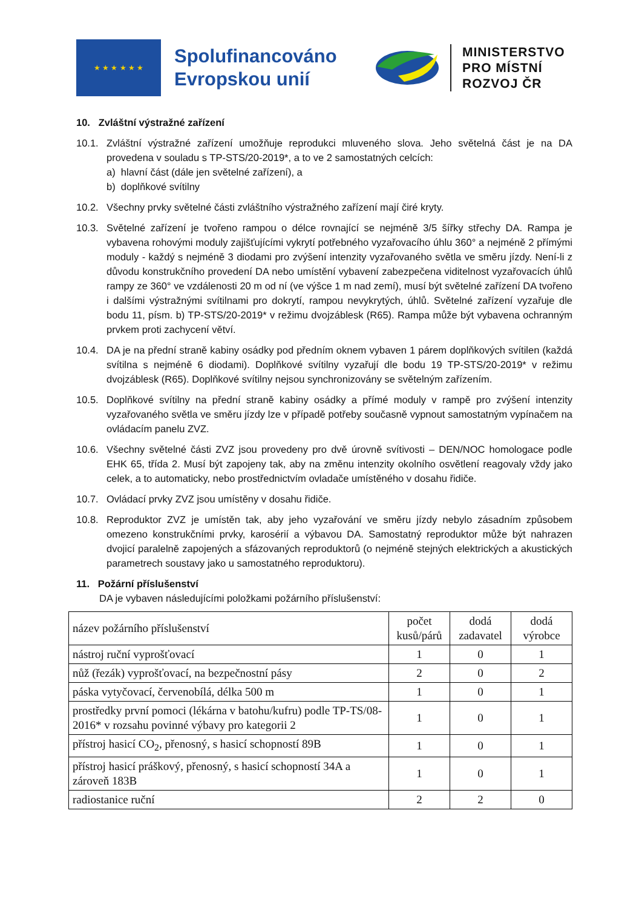★ ★ ★ ★ ★ ★
Spolufinancováno Evropskou unií
MINISTERSTVO
PRO MÍSTNÍ
ROZVOJ ČR
10. Zvláštní výstražné zařízení
10.1. Zvláštní výstražné zařízení umožňuje reprodukci mluveného slova. Jeho světelná část je na DA provedena v souladu s TP-STS/20-2019*, a to ve 2 samostatných celcích:
a) hlavní část (dále jen světelné zařízení), a
b) doplňkové svítilny
10.2. Všechny prvky světelné části zvláštního výstražného zařízení mají čiré kryty.
10.3. Světelné zařízení je tvořeno rampou o délce rovnající se nejméně 3/5 šířky střechy DA. Rampa je vybavena rohovými moduly zajišťujícími vykrytí potřebného vyzařovacího úhlu 360° a nejméně 2 přímými moduly - každý s nejméně 3 diodami pro zvýšení intenzity vyzařovaného světla ve směru jízdy. Není-li z důvodu konstrukčního provedení DA nebo umístění vybavení zabezpečena viditelnost vyzařovacích úhlů rampy ze 360° ve vzdálenosti 20 m od ní (ve výšce 1 m nad zemí), musí být světelné zařízení DA tvořeno i dalšími výstražnými svítilnami pro dokrytí, rampou nevykrytých, úhlů. Světelné zařízení vyzařuje dle bodu 11, písm. b) TP-STS/20-2019* v režimu dvojzáblesk (R65). Rampa může být vybavena ochranným prvkem proti zachycení větví.
10.4. DA je na přední straně kabiny osádky pod předním oknem vybaven 1 párem doplňkových svítilen (každá svítilna s nejméně 6 diodami). Doplňkové svítilny vyzařují dle bodu 19 TP-STS/20-2019* v režimu dvojzáblesk (R65). Doplňkové svítilny nejsou synchronizovány se světelným zařízením.
10.5. Doplňkové svítilny na přední straně kabiny osádky a přímé moduly v rampě pro zvýšení intenzity vyzařovaného světla ve směru jízdy lze v případě potřeby současně vypnout samostatným vypínačem na ovládacím panelu ZVZ.
10.6. Všechny světelné části ZVZ jsou provedeny pro dvě úrovně svítivosti – DEN/NOC homologace podle EHK 65, třída 2. Musí být zapojeny tak, aby na změnu intenzity okolního osvětlení reagovaly vždy jako celek, a to automaticky, nebo prostřednictvím ovladače umístěného v dosahu řidiče.
10.7. Ovládací prvky ZVZ jsou umístěny v dosahu řidiče.
10.8. Reproduktor ZVZ je umístěn tak, aby jeho vyzařování ve směru jízdy nebylo zásadním způsobem omezeno konstrukčními prvky, karosérií a výbavou DA. Samostatný reproduktor může být nahrazen dvojicí paralelně zapojených a sfázovaných reproduktorů (o nejméně stejných elektrických a akustických parametrech soustavy jako u samostatného reproduktoru).
11. Požární příslušenství
DA je vybaven následujícími položkami požárního příslušenství:
| název požárního příslušenství | počet kusů/párů | dodá zadavatel | dodá výrobce |
| --- | --- | --- | --- |
| nástroj ruční vyprošťovací | 1 | 0 | 1 |
| nůž (řezák) vyprošťovací, na bezpečnostní pásy | 2 | 0 | 2 |
| páska vytyčovací, červenobílá, délka 500 m | 1 | 0 | 1 |
| prostředky první pomoci (lékárna v batohu/kufru) podle TP-TS/08-2016* v rozsahu povinné výbavy pro kategorii 2 | 1 | 0 | 1 |
| přístroj hasicí CO<sub>2</sub>, přenosný, s hasicí schopností 89B | 1 | 0 | 1 |
| přístroj hasicí práškový, přenosný, s hasicí schopností 34A a zároveň 183B | 1 | 0 | 1 |
| radiostanice ruční | 2 | 2 | 0 |